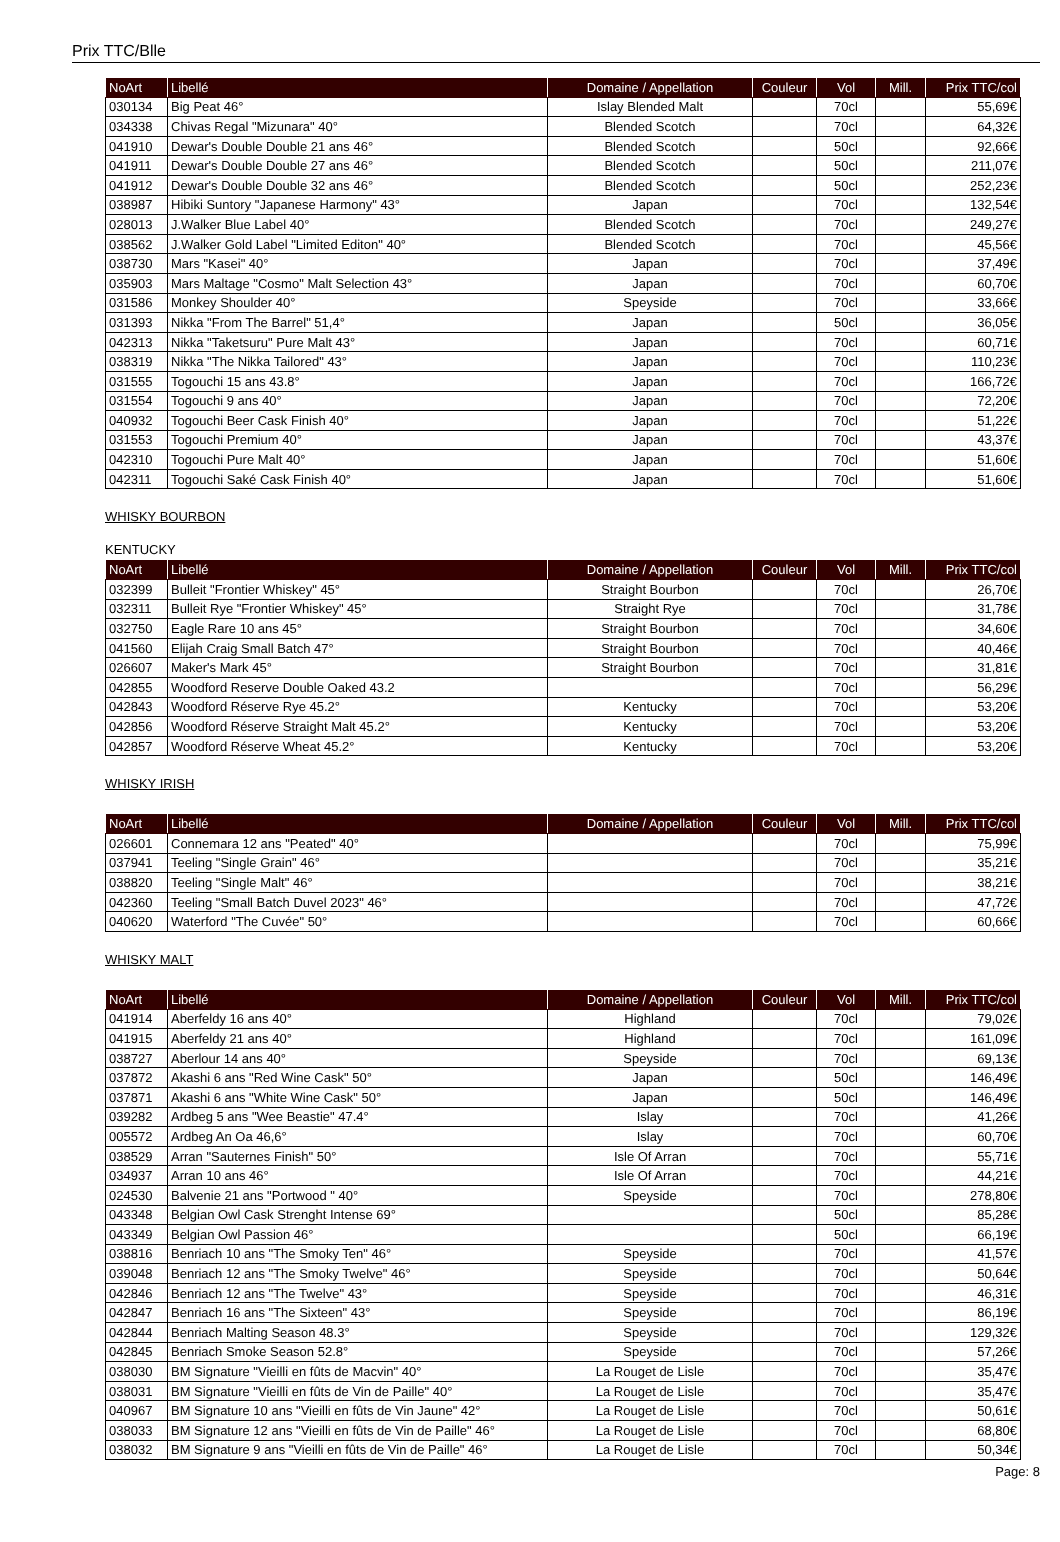Prix TTC/Blle
| NoArt | Libellé | Domaine / Appellation | Couleur | Vol | Mill. | Prix TTC/col |
| --- | --- | --- | --- | --- | --- | --- |
| 030134 | Big Peat 46° | Islay Blended Malt | | 70cl | | 55,69€ |
| 034338 | Chivas Regal "Mizunara" 40° | Blended Scotch | | 70cl | | 64,32€ |
| 041910 | Dewar's Double Double 21 ans 46° | Blended Scotch | | 50cl | | 92,66€ |
| 041911 | Dewar's Double Double 27 ans 46° | Blended Scotch | | 50cl | | 211,07€ |
| 041912 | Dewar's Double Double 32 ans 46° | Blended Scotch | | 50cl | | 252,23€ |
| 038987 | Hibiki Suntory "Japanese Harmony" 43° | Japan | | 70cl | | 132,54€ |
| 028013 | J.Walker Blue Label 40° | Blended Scotch | | 70cl | | 249,27€ |
| 038562 | J.Walker Gold Label "Limited Editon" 40° | Blended Scotch | | 70cl | | 45,56€ |
| 038730 | Mars "Kasei" 40° | Japan | | 70cl | | 37,49€ |
| 035903 | Mars Maltage "Cosmo" Malt Selection 43° | Japan | | 70cl | | 60,70€ |
| 031586 | Monkey Shoulder 40° | Speyside | | 70cl | | 33,66€ |
| 031393 | Nikka "From The Barrel" 51,4° | Japan | | 50cl | | 36,05€ |
| 042313 | Nikka "Taketsuru" Pure Malt 43° | Japan | | 70cl | | 60,71€ |
| 038319 | Nikka "The Nikka Tailored" 43° | Japan | | 70cl | | 110,23€ |
| 031555 | Togouchi 15 ans 43.8° | Japan | | 70cl | | 166,72€ |
| 031554 | Togouchi 9 ans 40° | Japan | | 70cl | | 72,20€ |
| 040932 | Togouchi Beer Cask Finish 40° | Japan | | 70cl | | 51,22€ |
| 031553 | Togouchi Premium 40° | Japan | | 70cl | | 43,37€ |
| 042310 | Togouchi Pure Malt 40° | Japan | | 70cl | | 51,60€ |
| 042311 | Togouchi Saké Cask Finish 40° | Japan | | 70cl | | 51,60€ |
WHISKY BOURBON
KENTUCKY
| NoArt | Libellé | Domaine / Appellation | Couleur | Vol | Mill. | Prix TTC/col |
| --- | --- | --- | --- | --- | --- | --- |
| 032399 | Bulleit "Frontier Whiskey" 45° | Straight Bourbon | | 70cl | | 26,70€ |
| 032311 | Bulleit Rye "Frontier Whiskey" 45° | Straight Rye | | 70cl | | 31,78€ |
| 032750 | Eagle Rare 10 ans 45° | Straight Bourbon | | 70cl | | 34,60€ |
| 041560 | Elijah Craig Small Batch 47° | Straight Bourbon | | 70cl | | 40,46€ |
| 026607 | Maker's Mark 45° | Straight Bourbon | | 70cl | | 31,81€ |
| 042855 | Woodford Reserve Double Oaked 43.2 | | | 70cl | | 56,29€ |
| 042843 | Woodford Réserve Rye 45.2° | Kentucky | | 70cl | | 53,20€ |
| 042856 | Woodford Réserve Straight Malt 45.2° | Kentucky | | 70cl | | 53,20€ |
| 042857 | Woodford Réserve Wheat 45.2° | Kentucky | | 70cl | | 53,20€ |
WHISKY IRISH
| NoArt | Libellé | Domaine / Appellation | Couleur | Vol | Mill. | Prix TTC/col |
| --- | --- | --- | --- | --- | --- | --- |
| 026601 | Connemara 12 ans "Peated" 40° | | | 70cl | | 75,99€ |
| 037941 | Teeling "Single Grain" 46° | | | 70cl | | 35,21€ |
| 038820 | Teeling "Single Malt" 46° | | | 70cl | | 38,21€ |
| 042360 | Teeling "Small Batch Duvel 2023" 46° | | | 70cl | | 47,72€ |
| 040620 | Waterford "The Cuvée" 50° | | | 70cl | | 60,66€ |
WHISKY MALT
| NoArt | Libellé | Domaine / Appellation | Couleur | Vol | Mill. | Prix TTC/col |
| --- | --- | --- | --- | --- | --- | --- |
| 041914 | Aberfeldy 16 ans 40° | Highland | | 70cl | | 79,02€ |
| 041915 | Aberfeldy 21 ans 40° | Highland | | 70cl | | 161,09€ |
| 038727 | Aberlour 14 ans 40° | Speyside | | 70cl | | 69,13€ |
| 037872 | Akashi 6 ans "Red Wine Cask" 50° | Japan | | 50cl | | 146,49€ |
| 037871 | Akashi 6 ans "White Wine Cask" 50° | Japan | | 50cl | | 146,49€ |
| 039282 | Ardbeg 5 ans "Wee Beastie" 47.4° | Islay | | 70cl | | 41,26€ |
| 005572 | Ardbeg An Oa 46,6° | Islay | | 70cl | | 60,70€ |
| 038529 | Arran "Sauternes Finish" 50° | Isle Of Arran | | 70cl | | 55,71€ |
| 034937 | Arran 10 ans 46° | Isle Of Arran | | 70cl | | 44,21€ |
| 024530 | Balvenie 21 ans "Portwood " 40° | Speyside | | 70cl | | 278,80€ |
| 043348 | Belgian Owl Cask Strenght Intense 69° | | | 50cl | | 85,28€ |
| 043349 | Belgian Owl Passion 46° | | | 50cl | | 66,19€ |
| 038816 | Benriach 10 ans "The Smoky Ten" 46° | Speyside | | 70cl | | 41,57€ |
| 039048 | Benriach 12 ans "The Smoky Twelve" 46° | Speyside | | 70cl | | 50,64€ |
| 042846 | Benriach 12 ans "The Twelve" 43° | Speyside | | 70cl | | 46,31€ |
| 042847 | Benriach 16 ans "The Sixteen" 43° | Speyside | | 70cl | | 86,19€ |
| 042844 | Benriach Malting Season 48.3° | Speyside | | 70cl | | 129,32€ |
| 042845 | Benriach Smoke Season 52.8° | Speyside | | 70cl | | 57,26€ |
| 038030 | BM Signature "Vieilli en fûts de Macvin" 40° | La Rouget de Lisle | | 70cl | | 35,47€ |
| 038031 | BM Signature "Vieilli en fûts de Vin de Paille" 40° | La Rouget de Lisle | | 70cl | | 35,47€ |
| 040967 | BM Signature 10 ans "Vieilli en fûts de Vin Jaune" 42° | La Rouget de Lisle | | 70cl | | 50,61€ |
| 038033 | BM Signature 12 ans "Vieilli en fûts de Vin de Paille" 46° | La Rouget de Lisle | | 70cl | | 68,80€ |
| 038032 | BM Signature 9 ans "Vieilli en fûts de Vin de Paille" 46° | La Rouget de Lisle | | 70cl | | 50,34€ |
Page: 8